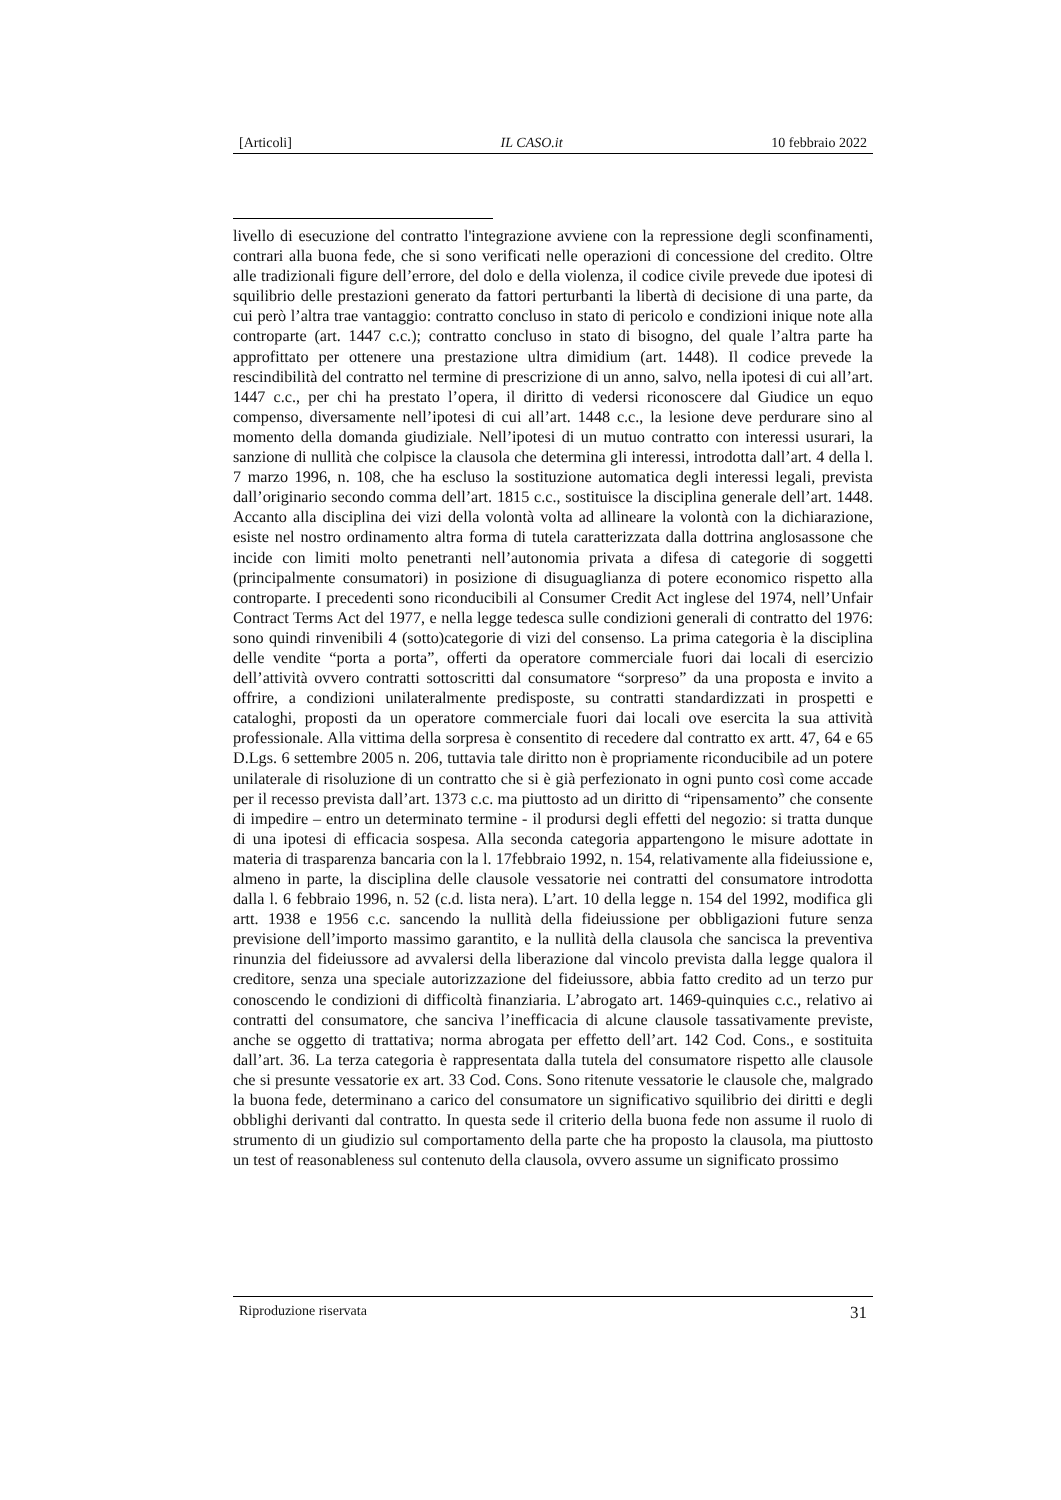[Articoli] IL CASO.it 10 febbraio 2022
livello di esecuzione del contratto l'integrazione avviene con la repressione degli sconfinamenti, contrari alla buona fede, che si sono verificati nelle operazioni di concessione del credito. Oltre alle tradizionali figure dell’errore, del dolo e della violenza, il codice civile prevede due ipotesi di squilibrio delle prestazioni generato da fattori perturbanti la libertà di decisione di una parte, da cui però l’altra trae vantaggio: contratto concluso in stato di pericolo e condizioni inique note alla controparte (art. 1447 c.c.); contratto concluso in stato di bisogno, del quale l’altra parte ha approfittato per ottenere una prestazione ultra dimidium (art. 1448). Il codice prevede la rescindibilità del contratto nel termine di prescrizione di un anno, salvo, nella ipotesi di cui all’art. 1447 c.c., per chi ha prestato l’opera, il diritto di vedersi riconoscere dal Giudice un equo compenso, diversamente nell’ipotesi di cui all’art. 1448 c.c., la lesione deve perdurare sino al momento della domanda giudiziale. Nell’ipotesi di un mutuo contratto con interessi usurari, la sanzione di nullità che colpisce la clausola che determina gli interessi, introdotta dall’art. 4 della l. 7 marzo 1996, n. 108, che ha escluso la sostituzione automatica degli interessi legali, prevista dall’originario secondo comma dell’art. 1815 c.c., sostituisce la disciplina generale dell’art. 1448. Accanto alla disciplina dei vizi della volontà volta ad allineare la volontà con la dichiarazione, esiste nel nostro ordinamento altra forma di tutela caratterizzata dalla dottrina anglosassone che incide con limiti molto penetranti nell’autonomia privata a difesa di categorie di soggetti (principalmente consumatori) in posizione di disuguaglianza di potere economico rispetto alla controparte. I precedenti sono riconducibili al Consumer Credit Act inglese del 1974, nell’Unfair Contract Terms Act del 1977, e nella legge tedesca sulle condizioni generali di contratto del 1976: sono quindi rinvenibili 4 (sotto)categorie di vizi del consenso. La prima categoria è la disciplina delle vendite “porta a porta”, offerti da operatore commerciale fuori dai locali di esercizio dell’attività ovvero contratti sottoscritti dal consumatore “sorpreso” da una proposta e invito a offrire, a condizioni unilateralmente predisposte, su contratti standardizzati in prospetti e cataloghi, proposti da un operatore commerciale fuori dai locali ove esercita la sua attività professionale. Alla vittima della sorpresa è consentito di recedere dal contratto ex artt. 47, 64 e 65 D.Lgs. 6 settembre 2005 n. 206, tuttavia tale diritto non è propriamente riconducibile ad un potere unilaterale di risoluzione di un contratto che si è già perfezionato in ogni punto così come accade per il recesso prevista dall’art. 1373 c.c. ma piuttosto ad un diritto di “ripensamento” che consente di impedire – entro un determinato termine - il prodursi degli effetti del negozio: si tratta dunque di una ipotesi di efficacia sospesa. Alla seconda categoria appartengono le misure adottate in materia di trasparenza bancaria con la l. 17febbraio 1992, n. 154, relativamente alla fideiussione e, almeno in parte, la disciplina delle clausole vessatorie nei contratti del consumatore introdotta dalla l. 6 febbraio 1996, n. 52 (c.d. lista nera). L’art. 10 della legge n. 154 del 1992, modifica gli artt. 1938 e 1956 c.c. sancendo la nullità della fideiussione per obbligazioni future senza previsione dell’importo massimo garantito, e la nullità della clausola che sancisca la preventiva rinunzia del fideiussore ad avvalersi della liberazione dal vincolo prevista dalla legge qualora il creditore, senza una speciale autorizzazione del fideiussore, abbia fatto credito ad un terzo pur conoscendo le condizioni di difficoltà finanziaria. L’abrogato art. 1469-quinquies c.c., relativo ai contratti del consumatore, che sanciva l’inefficacia di alcune clausole tassativamente previste, anche se oggetto di trattativa; norma abrogata per effetto dell’art. 142 Cod. Cons., e sostituita dall’art. 36. La terza categoria è rappresentata dalla tutela del consumatore rispetto alle clausole che si presunte vessatorie ex art. 33 Cod. Cons. Sono ritenute vessatorie le clausole che, malgrado la buona fede, determinano a carico del consumatore un significativo squilibrio dei diritti e degli obblighi derivanti dal contratto. In questa sede il criterio della buona fede non assume il ruolo di strumento di un giudizio sul comportamento della parte che ha proposto la clausola, ma piuttosto un test of reasonableness sul contenuto della clausola, ovvero assume un significato prossimo
Riproduzione riservata 31